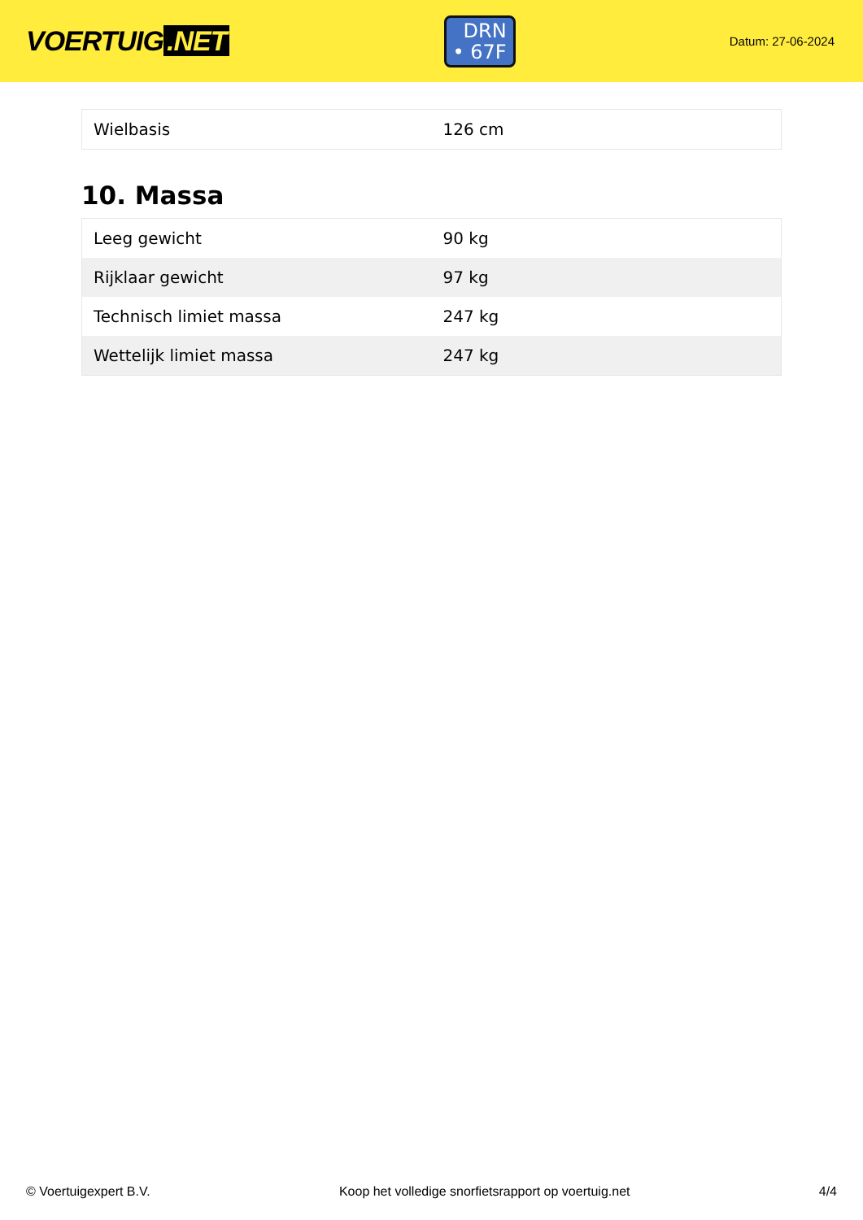VOERTUIG.NET
DRN
• 67F
Datum: 27-06-2024
| Wielbasis | 126 cm |
10. Massa
| Leeg gewicht | 90 kg |
| Rijklaar gewicht | 97 kg |
| Technisch limiet massa | 247 kg |
| Wettelijk limiet massa | 247 kg |
© Voertuigexpert B.V. Koop het volledige snorfietsrapport op voertuig.net 4/4